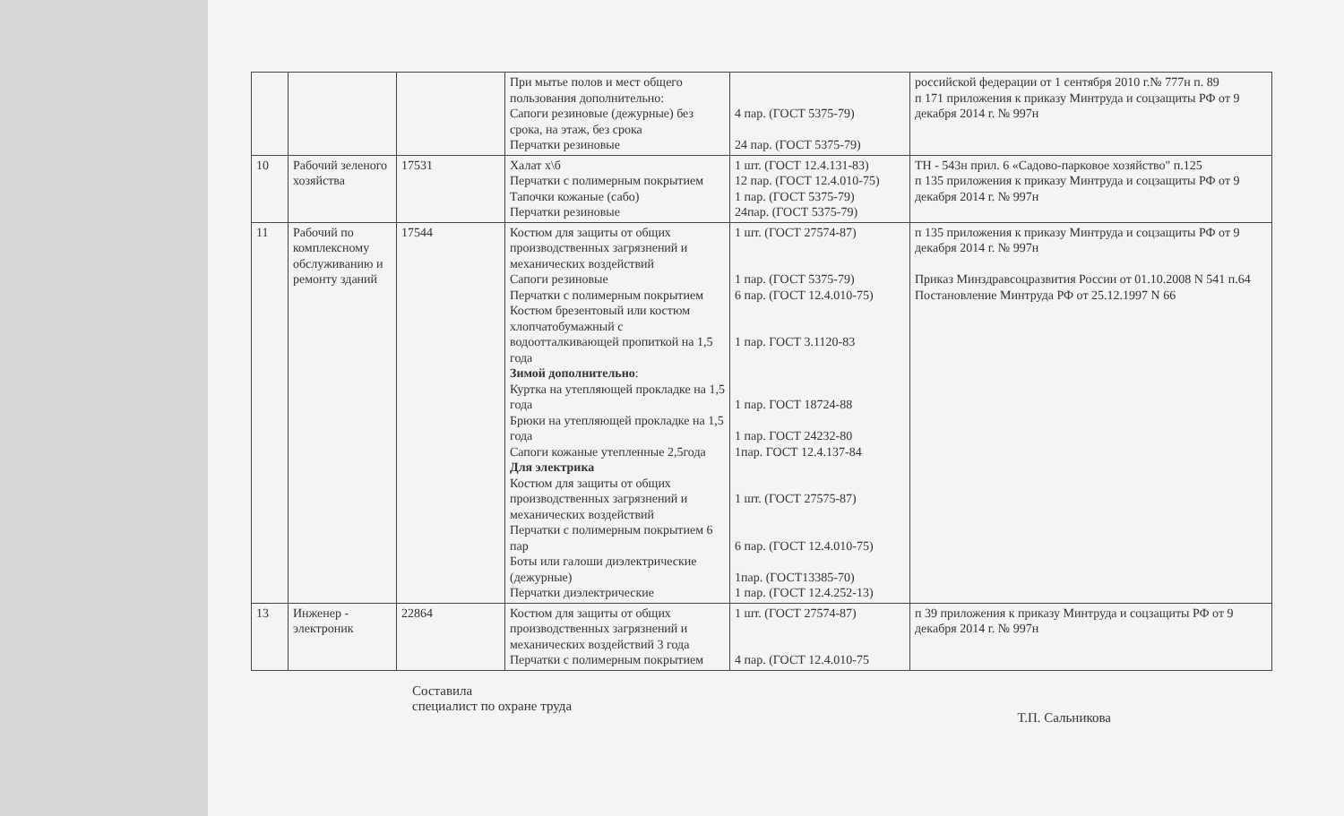| | | | При мытье полов и мест общего пользования дополнительно: Сапоги резиновые (дежурные) без срока, на этаж, без срока Перчатки резиновые | 4 пар. (ГОСТ 5375-79) 24 пар. (ГОСТ 5375-79) | российской федерации от 1 сентября 2010 г.№ 777н п. 89 п 171 приложения к приказу Минтруда и соцзащиты РФ от 9 декабря 2014 г. № 997н |
| 10 | Рабочий зеленого хозяйства | 17531 | Халат х\б Перчатки с полимерным покрытием Тапочки кожаные (сабо) Перчатки резиновые | 1 шт. (ГОСТ 12.4.131-83) 12 пар. (ГОСТ 12.4.010-75) 1 пар. (ГОСТ 5375-79) 24пар. (ГОСТ 5375-79) | ТН - 543н прил. 6 «Садово-парковое хозяйство" п.125 п 135 приложения к приказу Минтруда и соцзащиты РФ от 9 декабря 2014 г. № 997н |
| 11 | Рабочий по комплексному обслуживанию и ремонту зданий | 17544 | Костюм для защиты от общих производственных загрязнений и механических воздействий Сапоги резиновые Перчатки с полимерным покрытием Костюм брезентовый или костюм хлопчатобумажный с водоотталкивающей пропиткой на 1,5 года Зимой дополнительно : Куртка на утепляющей прокладке на 1,5 года Брюки на утепляющей прокладке на 1,5 года Сапоги кожаные утепленные 2,5года Для электрика Костюм для защиты от общих производственных загрязнений и механических воздействий Перчатки с полимерным покрытием 6 пар Боты или галоши диэлектрические (дежурные) Перчатки диэлектрические | 1 шт. (ГОСТ 27574-87) 1 пар. (ГОСТ 5375-79) 6 пар. (ГОСТ 12.4.010-75) 1 пар. ГОСТ 3.1120-83 1 пар. ГОСТ 18724-88 1 пар. ГОСТ 24232-80 1пар. ГОСТ 12.4.137-84 1 шт. (ГОСТ 27575-87) 6 пар. (ГОСТ 12.4.010-75) 1пар. (ГОСТ13385-70) 1 пар. (ГОСТ 12.4.252-13) | п 135 приложения к приказу Минтруда и соцзащиты РФ от 9 декабря 2014 г. № 997н Приказ Минздравсоцразвития России от 01.10.2008 N 541 п.64 Постановление Минтруда РФ от 25.12.1997 N 66 |
| 13 | Инженер - электроник | 22864 | Костюм для защиты от общих производственных загрязнений и механических воздействий 3 года Перчатки с полимерным покрытием | 1 шт. (ГОСТ 27574-87) 4 пар. (ГОСТ 12.4.010-75 | п 39 приложения к приказу Минтруда и соцзащиты РФ от 9 декабря 2014 г. № 997н |
Составила
специалист по охране труда
Т.П. Сальникова